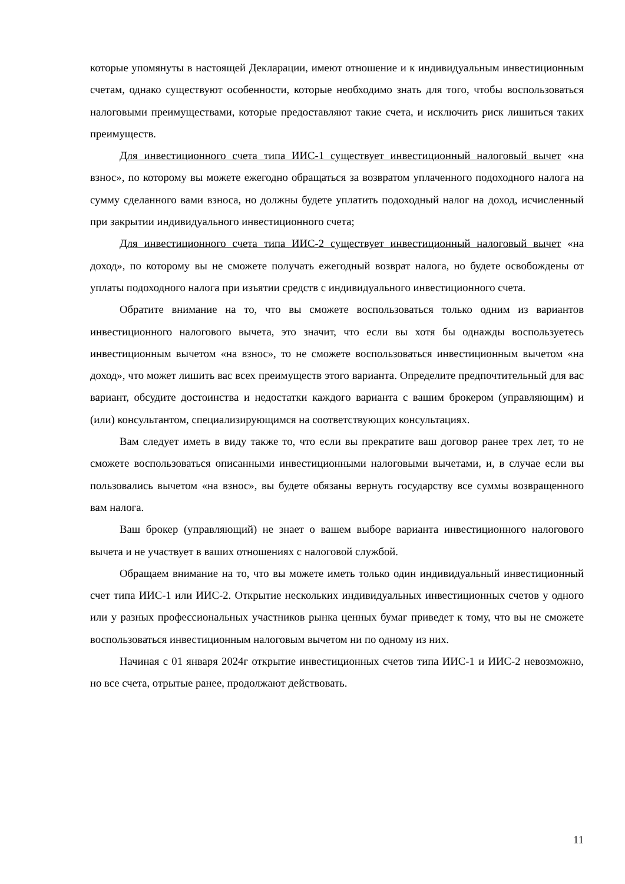которые упомянуты в настоящей Декларации, имеют отношение и к индивидуальным инвестиционным счетам, однако существуют особенности, которые необходимо знать для того, чтобы воспользоваться налоговыми преимуществами, которые предоставляют такие счета, и исключить риск лишиться таких преимуществ.
Для инвестиционного счета типа ИИС-1 существует инвестиционный налоговый вычет «на взнос», по которому вы можете ежегодно обращаться за возвратом уплаченного подоходного налога на сумму сделанного вами взноса, но должны будете уплатить подоходный налог на доход, исчисленный при закрытии индивидуального инвестиционного счета;
Для инвестиционного счета типа ИИС-2 существует инвестиционный налоговый вычет «на доход», по которому вы не сможете получать ежегодный возврат налога, но будете освобождены от уплаты подоходного налога при изъятии средств с индивидуального инвестиционного счета.
Обратите внимание на то, что вы сможете воспользоваться только одним из вариантов инвестиционного налогового вычета, это значит, что если вы хотя бы однажды воспользуетесь инвестиционным вычетом «на взнос», то не сможете воспользоваться инвестиционным вычетом «на доход», что может лишить вас всех преимуществ этого варианта. Определите предпочтительный для вас вариант, обсудите достоинства и недостатки каждого варианта с вашим брокером (управляющим) и (или) консультантом, специализирующимся на соответствующих консультациях.
Вам следует иметь в виду также то, что если вы прекратите ваш договор ранее трех лет, то не сможете воспользоваться описанными инвестиционными налоговыми вычетами, и, в случае если вы пользовались вычетом «на взнос», вы будете обязаны вернуть государству все суммы возвращенного вам налога.
Ваш брокер (управляющий) не знает о вашем выборе варианта инвестиционного налогового вычета и не участвует в ваших отношениях с налоговой службой.
Обращаем внимание на то, что вы можете иметь только один индивидуальный инвестиционный счет типа ИИС-1 или ИИС-2. Открытие нескольких индивидуальных инвестиционных счетов у одного или у разных профессиональных участников рынка ценных бумаг приведет к тому, что вы не сможете воспользоваться инвестиционным налоговым вычетом ни по одному из них.
Начиная с 01 января 2024г открытие инвестиционных счетов типа ИИС-1 и ИИС-2 невозможно, но все счета, отрытые ранее, продолжают действовать.
11